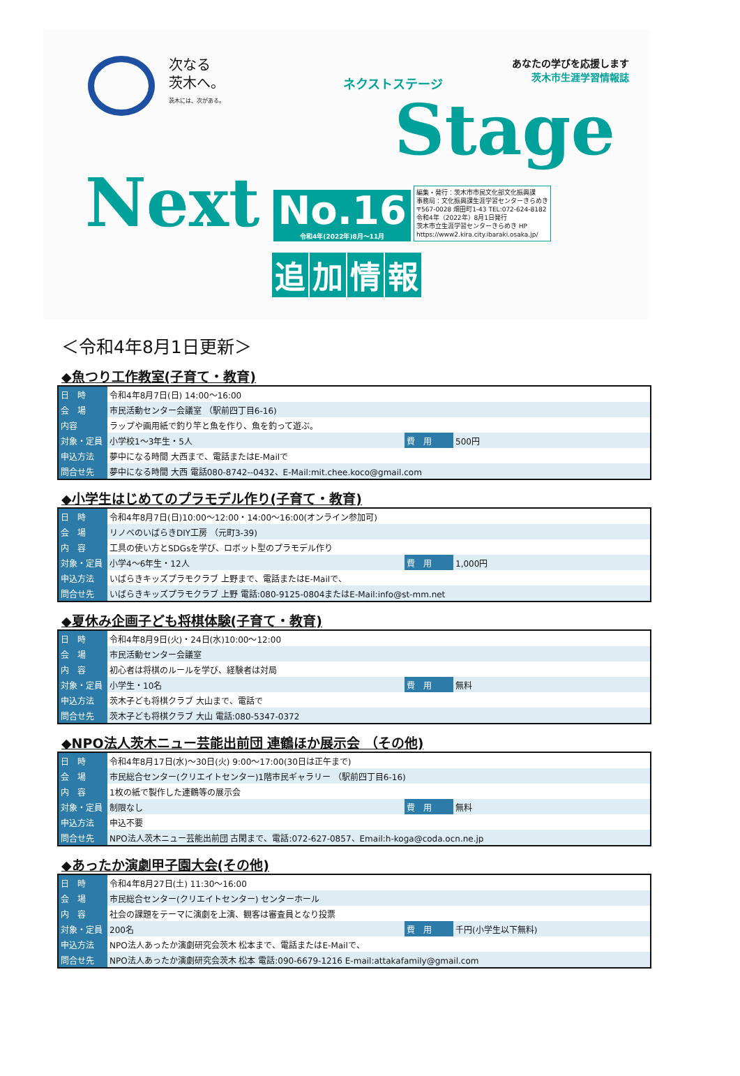次なる
茨木へ。
茨木には、次がある。
あなたの学びを応援します
茨木市生涯学習情報誌
Stage
ネクストステージ
Next
No.16
令和4年(2022年)8月～11月
編集・発行：茨木市市民文化部文化振興課
事務局：文化振興課生涯学習センターきらめき
〒567-0028 畑田町1-43 TEL:072-624-8182
令和4年（2022年）8月1日発行
茨木市立生涯学習センターきらめき HP
https://www2.kira.city.ibaraki.osaka.jp/
追加情報
＜令和4年8月1日更新＞
◆魚つり工作教室(子育て・教育)
| 日 時 | 令和4年8月7日(日) 14:00～16:00 | | |
| 会 場 | 市民活動センター会議室 （駅前四丁目6-16) | | |
| 内容 | ラップや画用紙で釣り竿と魚を作り、魚を釣って遊ぶ。 | | |
| 対象・定員 | 小学校1～3年生・5人 | 費 用 | 500円 |
| 申込方法 | 夢中になる時間 大西まで、電話またはE-Mailで | | |
| 問合せ先 | 夢中になる時間 大西 電話080-8742--0432、E-Mail:mit.chee.koco@gmail.com | | |
◆小学生はじめてのプラモデル作り(子育て・教育)
| 日 時 | 令和4年8月7日(日)10:00～12:00・14:00～16:00(オンライン参加可) | | |
| 会 場 | リノベのいばらきDIY工房 （元町3-39) | | |
| 内 容 | 工具の使い方とSDGsを学び、ロボット型のプラモデル作り | | |
| 対象・定員 | 小学4～6年生・12人 | 費 用 | 1,000円 |
| 申込方法 | いばらきキッズプラモクラブ 上野まで、電話またはE-Mailで、 | | |
| 問合せ先 | いばらきキッズプラモクラブ 上野 電話:080-9125-0804またはE-Mail:info@st-mm.net | | |
◆夏休み企画子ども将棋体験(子育て・教育)
| 日 時 | 令和4年8月9日(火)・24日(水)10:00～12:00 | | |
| 会 場 | 市民活動センター会議室 | | |
| 内 容 | 初心者は将棋のルールを学び、経験者は対局 | | |
| 対象・定員 | 小学生・10名 | 費 用 | 無料 |
| 申込方法 | 茨木子ども将棋クラブ 大山まで、電話で | | |
| 問合せ先 | 茨木子ども将棋クラブ 大山 電話:080-5347-0372 | | |
◆NPO法人茨木ニュー芸能出前団 連鶴ほか展示会 （その他)
| 日 時 | 令和4年8月17日(水)～30日(火) 9:00～17:00(30日は正午まで) | | |
| 会 場 | 市民総合センター(クリエイトセンター)1階市民ギャラリー （駅前四丁目6-16) | | |
| 内 容 | 1枚の紙で製作した連鶴等の展示会 | | |
| 対象・定員 | 制限なし | 費 用 | 無料 |
| 申込方法 | 申込不要 | | |
| 問合せ先 | NPO法人茨木ニュー芸能出前団 古閑まで、電話:072-627-0857、Email:h-koga@coda.ocn.ne.jp | | |
◆あったか演劇甲子園大会(その他)
| 日 時 | 令和4年8月27日(土) 11:30～16:00 | | |
| 会 場 | 市民総合センター(クリエイトセンター) センターホール | | |
| 内 容 | 社会の課題をテーマに演劇を上演、観客は審査員となり投票 | | |
| 対象・定員 | 200名 | 費 用 | 千円(小学生以下無料) |
| 申込方法 | NPO法人あったか演劇研究会茨木 松本まで、電話またはE-Mailで、 | | |
| 問合せ先 | NPO法人あったか演劇研究会茨木 松本 電話:090-6679-1216 E-mail:attakafamily@gmail.com | | |